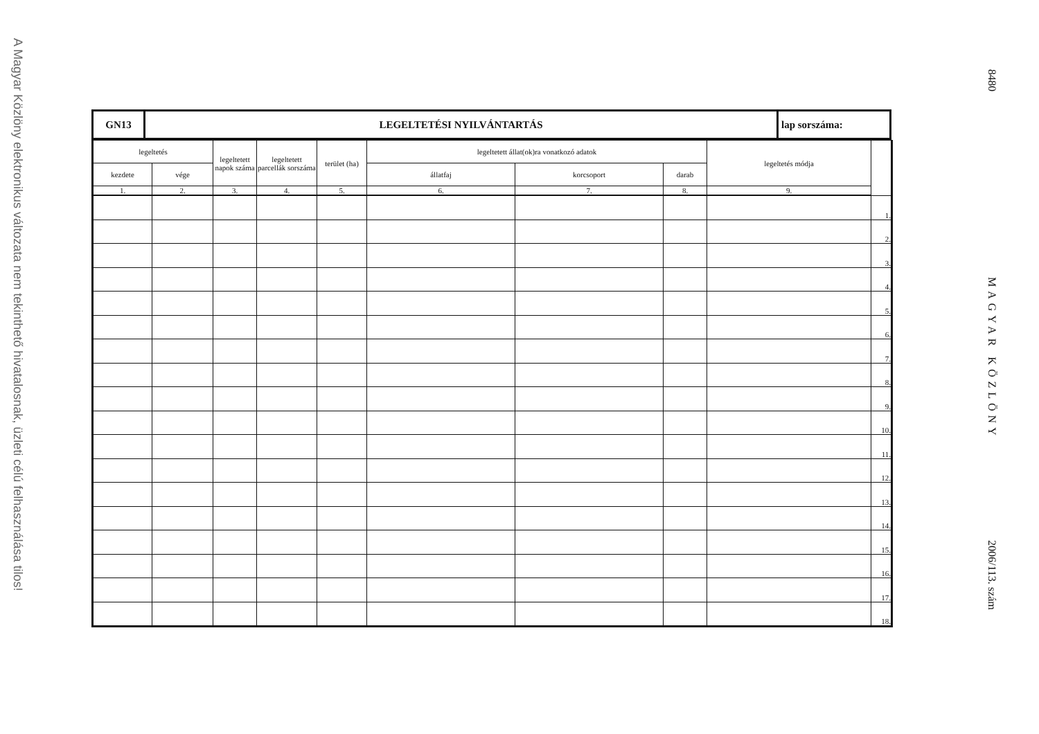A Magyar Közlöny elektronikus változata nem tekinthető hivatalosnak, üzleti célú felhasználása tilos!
| GN13 | LEGELTETÉSI NYILVÁNTARTÁS | lap sorszáma: |
| legeltetés | | legeltetett napok száma | legeltetett parcellák sorszáma | terület (ha) | legeltetett állat(ok)ra vonatkozó adatok | | | legeltetés módja | |
| --- | --- | --- | --- | --- | --- | --- | --- | --- | --- |
| kezdete | vége | | | | állatfaj | korcsoport | darab | | |
| 1. | 2. | 3. | 4. | 5. | 6. | 7. | 8. | 9. | |
| | | | | | | | | | 1. |
| | | | | | | | | | 2. |
| | | | | | | | | | 3. |
| | | | | | | | | | 4. |
| | | | | | | | | | 5. |
| | | | | | | | | | 6. |
| | | | | | | | | | 7. |
| | | | | | | | | | 8. |
| | | | | | | | | | 9. |
| | | | | | | | | | 10. |
| | | | | | | | | | 11. |
| | | | | | | | | | 12. |
| | | | | | | | | | 13. |
| | | | | | | | | | 14. |
| | | | | | | | | | 15. |
| | | | | | | | | | 16. |
| | | | | | | | | | 17. |
| | | | | | | | | | 18. |
8480
MAGYAR KÖZLÖNY
2006/113. szám